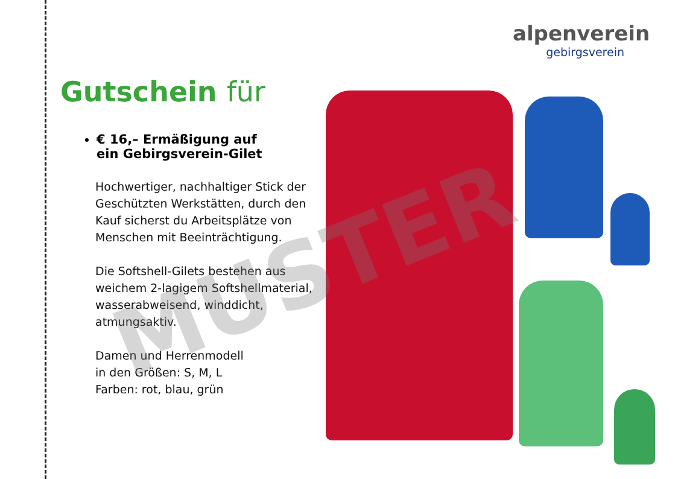alpenverein
gebirgsverein
Gutschein für
€ 16,– Ermäßigung auf
ein Gebirgsverein-Gilet
Hochwertiger, nachhaltiger Stick der Geschützten Werkstätten, durch den Kauf sicherst du Arbeits­plätze von Menschen mit Beein­trächtigung.
Die Softshell-Gilets bestehen aus weichem 2-lagigem Softshellmate­rial, wasserabweisend, winddicht, atmungsaktiv.
Damen und Herrenmodell
in den Größen: S, M, L
Farben: rot, blau, grün
MUSTER